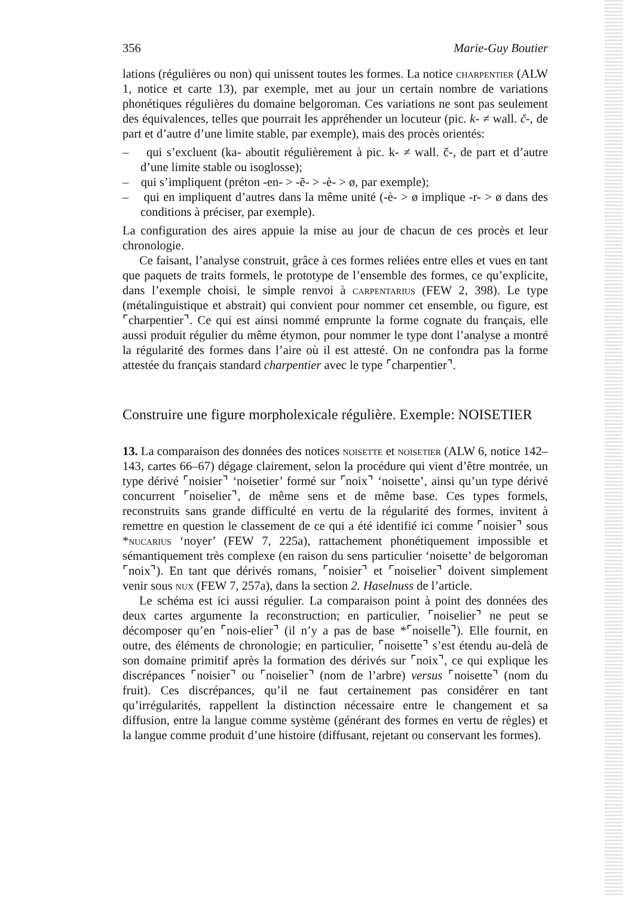356 Marie-Guy Boutier
lations (régulières ou non) qui unissent toutes les formes. La notice charpentier (ALW 1, notice et carte 13), par exemple, met au jour un certain nombre de variations phonétiques régulières du domaine belgoroman. Ces variations ne sont pas seulement des équivalences, telles que pourrait les appréhender un locuteur (pic. k- ≠ wall. č-, de part et d’autre d’une limite stable, par exemple), mais des procès orientés:
– qui s’excluent (ka- aboutit régulièrement à pic. k- ≠ wall. č-, de part et d’autre d’une limite stable ou isoglosse);
– qui s’impliquent (préton -en- > -ẽ- > -è- > ø, par exemple);
– qui en impliquent d’autres dans la même unité (-è- > ø implique -r- > ø dans des conditions à préciser, par exemple).
La configuration des aires appuie la mise au jour de chacun de ces procès et leur chronologie.
Ce faisant, l’analyse construit, grâce à ces formes reliées entre elles et vues en tant que paquets de traits formels, le prototype de l’ensemble des formes, ce qu’explicite, dans l’exemple choisi, le simple renvoi à carpentarius (FEW 2, 398). Le type (métalinguistique et abstrait) qui convient pour nommer cet ensemble, ou figure, est ⌜charpentier⌝. Ce qui est ainsi nommé emprunte la forme cognate du français, elle aussi produit régulier du même étymon, pour nommer le type dont l’analyse a montré la régularité des formes dans l’aire où il est attesté. On ne confondra pas la forme attestée du français standard charpentier avec le type ⌜charpentier⌝.
Construire une figure morpholexicale régulière. Exemple: NOISETIER
13. La comparaison des données des notices noisette et noisetier (ALW 6, notice 142–143, cartes 66–67) dégage clairement, selon la procédure qui vient d’être montrée, un type dérivé ⌜noisier⌝ ‘noisetier’ formé sur ⌜noix⌝ ‘noisette’, ainsi qu’un type dérivé concurrent ⌜noiselier⌝, de même sens et de même base. Ces types formels, reconstruits sans grande difficulté en vertu de la régularité des formes, invitent à remettre en question le classement de ce qui a été identifié ici comme ⌜noisier⌝ sous *nucarius ‘noyer’ (FEW 7, 225a), rattachement phonétiquement impossible et sémantiquement très complexe (en raison du sens particulier ‘noisette’ de belgoroman ⌜noix⌝). En tant que dérivés romans, ⌜noisier⌝ et ⌜noiselier⌝ doivent simplement venir sous nux (FEW 7, 257a), dans la section 2. Haselnuss de l’article.
Le schéma est ici aussi régulier. La comparaison point à point des données des deux cartes argumente la reconstruction; en particulier, ⌜noiselier⌝ ne peut se décomposer qu’en ⌜nois-elier⌝ (il n’y a pas de base *⌜noiselle⌝). Elle fournit, en outre, des éléments de chronologie; en particulier, ⌜noisette⌝ s’est étendu au-delà de son domaine primitif après la formation des dérivés sur ⌜noix⌝, ce qui explique les discrépances ⌜noisier⌝ ou ⌜noiselier⌝ (nom de l’arbre) versus ⌜noisette⌝ (nom du fruit). Ces discrépances, qu’il ne faut certainement pas considérer en tant qu’irrégularités, rappellent la distinction nécessaire entre le changement et sa diffusion, entre la langue comme système (générant des formes en vertu de règles) et la langue comme produit d’une histoire (diffusant, rejetant ou conservant les formes).